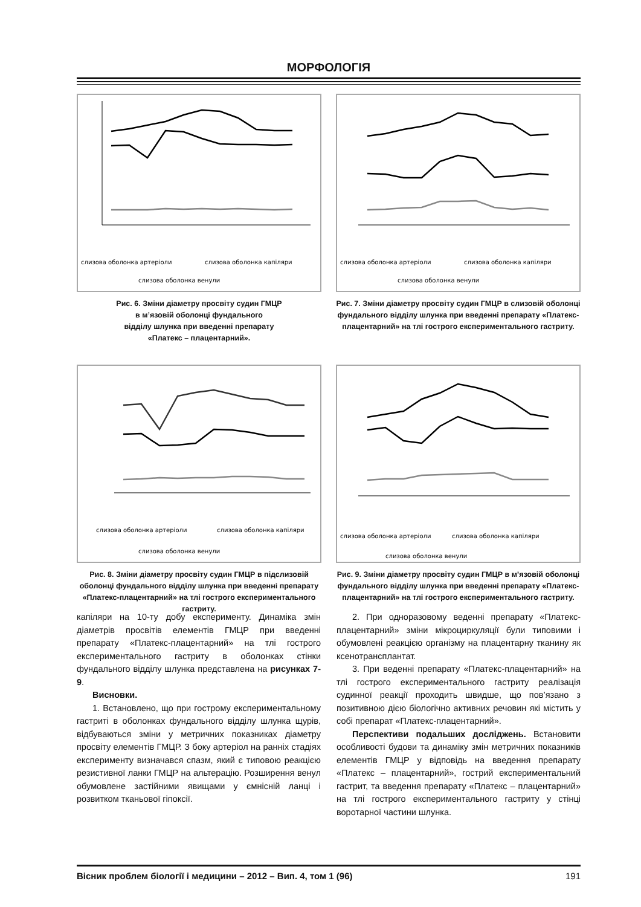МОРФОЛОГІЯ
слизова оболонка артеріоли
слизова оболонка капіляри
слизова оболонка венули
слизова оболонка артеріоли
слизова оболонка капіляри
слизова оболонка венули
Рис. 6. Зміни діаметру просвіту судин ГМЦР
в м’язовій оболонці фундального
відділу шлунка при введенні препарату
«Платекс – плацентарний».
Рис. 7. Зміни діаметру просвіту судин ГМЦР в слизовій оболонці фундального відділу шлунка при введенні препарату «Платекс-плацентарний» на тлі гострого експериментального гастриту.
слизова оболонка артеріоли
слизова оболонка капіляри
слизова оболонка венули
слизова оболонка артеріоли
слизова оболонка капіляри
слизова оболонка венули
Рис. 8. Зміни діаметру просвіту судин ГМЦР в підслизовій оболонці фундального відділу шлунка при введенні препарату «Платекс-плацентарний» на тлі гострого експериментального гастриту.
Рис. 9. Зміни діаметру просвіту судин ГМЦР в м’язовій оболонці фундального відділу шлунка при введенні препарату «Платекс-плацентарний» на тлі гострого експериментального гастриту.
капіляри на 10-ту добу експерименту. Динаміка змін діаметрів просвітів елементів ГМЦР при введенні препарату «Платекс-плацентарний» на тлі гострого експериментального гастриту в оболонках стінки фундального відділу шлунка представлена на рисунках 7-9.
Висновки.
1. Встановлено, що при гострому експериментальному гастриті в оболонках фундального відділу шлунка щурів, відбуваються зміни у метричних показниках діаметру просвіту елементів ГМЦР. З боку артеріол на ранніх стадіях експерименту визначався спазм, який є типовою реакцією резистивної ланки ГМЦР на альтерацію. Розширення венул обумовлене застійними явищами у ємнісній ланці і розвитком тканьової гіпоксії.
2. При одноразовому веденні препарату «Платекс-плацентарний» зміни мікроциркуляції були типовими і обумовлені реакцією організму на плацентарну тканину як ксенотрансплантат.
3. При веденні препарату «Платекс-плацентарний» на тлі гострого експериментального гастриту реалізація судинної реакції проходить швидше, що пов’язано з позитивною дією біологічно активних речовин які містить у собі препарат «Платекс-плацентарний».
Перспективи подальших досліджень. Встановити особливості будови та динаміку змін метричних показників елементів ГМЦР у відповідь на введення препарату «Платекс – плацентарний», гострий експериментальний гастрит, та введення препарату «Платекс – плацентарний» на тлі гострого експериментального гастриту у стінці воротарної частини шлунка.
Вісник проблем біології і медицини – 2012 – Вип. 4, том 1 (96) 191